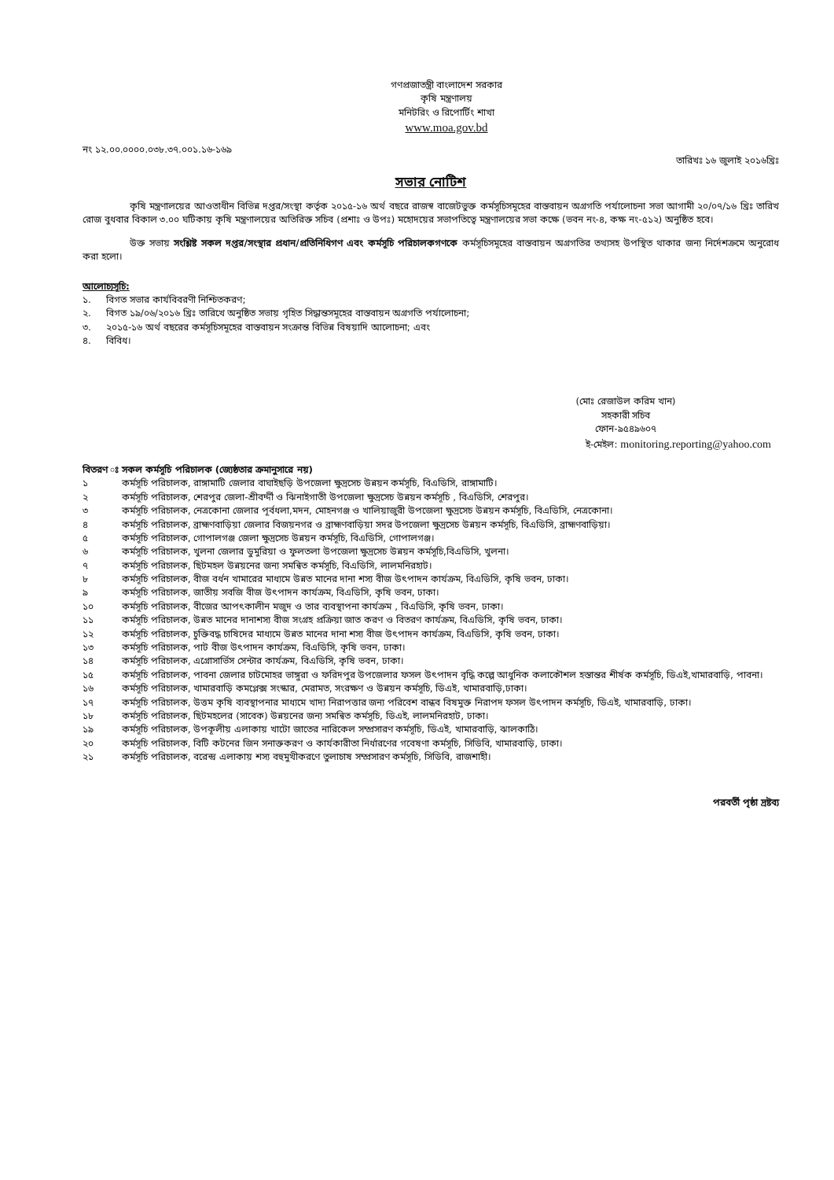গণপ্রজাতন্ত্রী বাংলাদেশ সরকার
কৃষি মন্ত্রণালয়
মনিটরিং ও রিপোর্টিং শাখা
www.moa.gov.bd
নং ১২.০০.০০০০.০৩৮.৩৭.০০১.১৬-১৬৯ তারিখঃ ১৬ জুলাই ২০১৬খ্রিঃ
সভার নোটিশ
কৃষি মন্ত্রণালয়ের আওতাধীন বিভিন্ন দপ্তর/সংস্থা কর্তৃক ২০১৫-১৬ অর্থ বছরে রাজস্ব বাজেটভুক্ত কর্মসূচিসমূহের বাস্তবায়ন অগ্রগতি পর্যালোচনা সভা আগামী ২০/০৭/১৬ খ্রিঃ তারিখ রোজ বুধবার বিকাল ৩.০০ ঘটিকায় কৃষি মন্ত্রণালয়ের অতিরিক্ত সচিব (প্রশাঃ ও উপঃ) মহোদয়ের সভাপতিত্বে মন্ত্রণালয়ের সভা কক্ষে (ভবন নং-৪, কক্ষ নং-৫১২) অনুষ্ঠিত হবে।
উক্ত সভায় সংশ্লিষ্ট সকল দপ্তর/সংস্থার প্রধান/প্রতিনিধিগণ এবং কর্মসূচি পরিচালকগণকে কর্মসূচিসমূহের বাস্তবায়ন অগ্রগতির তথ্যসহ উপস্থিত থাকার জন্য নির্দেশক্রমে অনুরোধ করা হলো।
আলোচ্যসূচি:
১. বিগত সভার কার্যবিবরণী নিশ্চিতকরণ;
২. বিগত ১৯/০৬/২০১৬ খ্রিঃ তারিখে অনুষ্ঠিত সভায় গৃহিত সিদ্ধান্তসমূহের বাস্তবায়ন অগ্রগতি পর্যালোচনা;
৩. ২০১৫-১৬ অর্থ বছরের কর্মসূচিসমূহের বাস্তবায়ন সংক্রান্ত বিভিন্ন বিষয়াদি আলোচনা; এবং
৪. বিবিধ।
(মোঃ রেজাউল করিম খান)
সহকারী সচিব
ফোন-৯৫৪৯৬০৭
ই-মেইল: monitoring.reporting@yahoo.com
বিতরণ ঃ সকল কর্মসূচি পরিচালক (জ্যেষ্ঠতার ক্রমানুসারে নয়)
১ কর্মসূচি পরিচালক, রাঙ্গামাটি জেলার বাঘাইছড়ি উপজেলা ক্ষুদ্রসেচ উন্নয়ন কর্মসূচি, বিএডিসি, রাঙ্গামাটি।
২ কর্মসূচি পরিচালক, শেরপুর জেলা-শ্রীবর্দ্দী ও ঝিনাইগাতী উপজেলা ক্ষুদ্রসেচ উন্নয়ন কর্মসূচি , বিএডিসি, শেরপুর।
৩ কর্মসূচি পরিচালক, নেত্রকোনা জেলার পূর্বধলা,মদন, মোহনগঞ্জ ও খালিয়াজুরী উপজেলা ক্ষুদ্রসেচ উন্নয়ন কর্মসূচি, বিএডিসি, নেত্রকোনা।
৪ কর্মসূচি পরিচালক, ব্রাহ্মণবাড়িয়া জেলার বিজয়নগর ও ব্রাহ্মণবাড়িয়া সদর উপজেলা ক্ষুদ্রসেচ উন্নয়ন কর্মসূচি, বিএডিসি, ব্রাহ্মণবাড়িয়া।
৫ কর্মসূচি পরিচালক, গোপালগঞ্জ জেলা ক্ষুদ্রসেচ উন্নয়ন কর্মসূচি, বিএডিসি, গোপালগঞ্জ।
৬ কর্মসূচি পরিচালক, খুলনা জেলার ডুমুরিয়া ও ফুলতলা উপজেলা ক্ষুদ্রসেচ উন্নয়ন কর্মসূচি,বিএডিসি, খুলনা।
৭ কর্মসূচি পরিচালক, ছিটমহল উন্নয়নের জন্য সমন্বিত কর্মসূচি, বিএডিসি, লালমনিরহাট।
৮ কর্মসূচি পরিচালক, বীজ বর্ধন খামারের মাধ্যমে উন্নত মানের দানা শস্য বীজ উৎপাদন কার্যক্রম, বিএডিসি, কৃষি ভবন, ঢাকা।
৯ কর্মসূচি পরিচালক, জাতীয় সবজি বীজ উৎপাদন কার্যক্রম, বিএডিসি, কৃষি ভবন, ঢাকা।
১০ কর্মসূচি পরিচালক, বীজের আপৎকালীন মজুদ ও তার ব্যবস্থাপনা কার্যক্রম , বিএডিসি, কৃষি ভবন, ঢাকা।
১১ কর্মসূচি পরিচালক, উন্নত মানের দানাশস্য বীজ সংগ্রহ প্রক্রিয়া জাত করণ ও বিতরণ কার্যক্রম, বিএডিসি, কৃষি ভবন, ঢাকা।
১২ কর্মসূচি পরিচালক, চুক্তিবদ্ধ চাষিদের মাধ্যমে উন্নত মানের দানা শস্য বীজ উৎপাদন কার্যক্রম, বিএডিসি, কৃষি ভবন, ঢাকা।
১৩ কর্মসূচি পরিচালক, পাট বীজ উৎপাদন কার্যক্রম, বিএডিসি, কৃষি ভবন, ঢাকা।
১৪ কর্মসূচি পরিচালক, এগ্রোসার্ভিস সেন্টার কার্যক্রম, বিএডিসি, কৃষি ভবন, ঢাকা।
১৫ কর্মসূচি পরিচালক, পাবনা জেলার চাটমোহর ভাঙ্গুরা ও ফরিদপুর উপজেলার ফসল উৎপাদন বৃদ্ধি কল্পে আধুনিক কলাকৌশল হস্তান্তর শীর্ষক কর্মসূচি, ডিএই,খামারবাড়ি, পাবনা।
১৬ কর্মসূচি পরিচালক, খামারবাড়ি কমপ্লেক্স সংস্কার, মেরামত, সংরক্ষণ ও উন্নয়ন কর্মসূচি, ডিএই, খামারবাড়ি,ঢাকা।
১৭ কর্মসূচি পরিচালক, উত্তম কৃষি ব্যবস্থাপনার মাধ্যমে খাদ্য নিরাপত্তার জন্য পরিবেশ বান্ধব বিষমুক্ত নিরাপদ ফসল উৎপাদন কর্মসূচি, ডিএই, খামারবাড়ি, ঢাকা।
১৮ কর্মসূচি পরিচালক, ছিটমহলের (সাবেক) উন্নয়নের জন্য সমন্বিত কর্মসূচি, ডিএই, লালমনিরহাট, ঢাকা।
১৯ কর্মসূচি পরিচালক, উপকূলীয় এলাকায় খাটো জাতের নারিকেল সম্প্রসারণ কর্মসূচি, ডিএই, খামারবাড়ি, ঝালকাঠি।
২০ কর্মসূচি পরিচালক, বিটি কটনের জিন সনাক্তকরণ ও কার্যকারীতা নির্ধারণের গবেষণা কর্মসূচি, সিডিবি, খামারবাড়ি, ঢাকা।
২১ কর্মসূচি পরিচালক, বরেন্দ্র এলাকায় শস্য বহুমুখীকরণে তুলাচাষ সম্প্রসারণ কর্মসূচি, সিডিবি, রাজশাহী।
পরবর্তী পৃষ্ঠা দ্রষ্টব্য